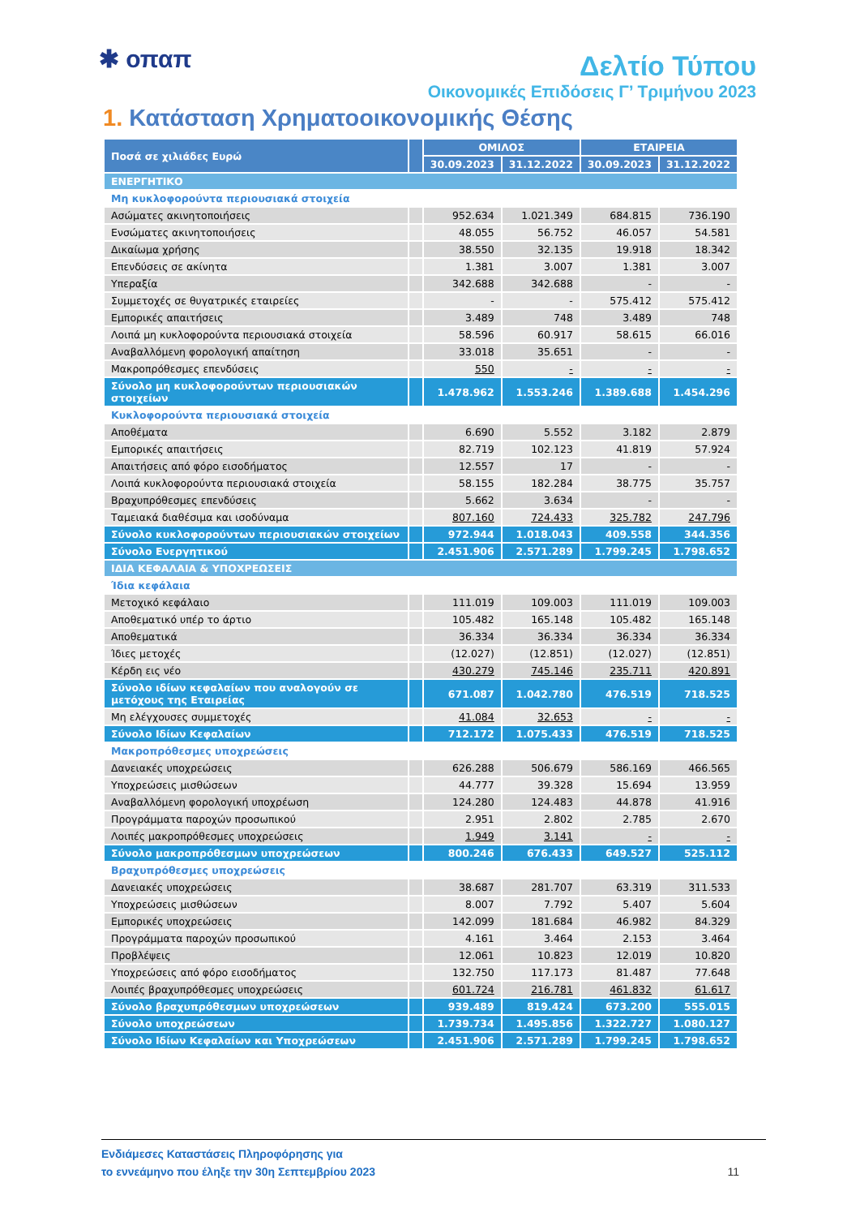✱ οπαπ
Δελτίο Τύπου
Οικονομικές Επιδόσεις Γ’ Τριμήνου 2023
1. Κατάσταση Χρηματοοικονομικής Θέσης
| Ποσά σε χιλιάδες Ευρώ | | ΟΜΙΛΟΣ | | ΕΤΑΙΡΕΙΑ | |
| --- | --- | --- | --- | --- | --- |
| | | 30.09.2023 | 31.12.2022 | 30.09.2023 | 31.12.2022 |
| ΕΝΕΡΓΗΤΙΚΟ | | | | | |
| Μη κυκλοφορούντα περιουσιακά στοιχεία | | | | | |
| Ασώματες ακινητοποιήσεις | | 952.634 | 1.021.349 | 684.815 | 736.190 |
| Ενσώματες ακινητοποιήσεις | | 48.055 | 56.752 | 46.057 | 54.581 |
| Δικαίωμα χρήσης | | 38.550 | 32.135 | 19.918 | 18.342 |
| Επενδύσεις σε ακίνητα | | 1.381 | 3.007 | 1.381 | 3.007 |
| Υπεραξία | | 342.688 | 342.688 | - | - |
| Συμμετοχές σε θυγατρικές εταιρείες | | - | - | 575.412 | 575.412 |
| Εμπορικές απαιτήσεις | | 3.489 | 748 | 3.489 | 748 |
| Λοιπά μη κυκλοφορούντα περιουσιακά στοιχεία | | 58.596 | 60.917 | 58.615 | 66.016 |
| Αναβαλλόμενη φορολογική απαίτηση | | 33.018 | 35.651 | - | - |
| Μακροπρόθεσμες επενδύσεις | | 550 | - | - | - |
| Σύνολο μη κυκλοφορούντων περιουσιακών στοιχείων | | 1.478.962 | 1.553.246 | 1.389.688 | 1.454.296 |
| Κυκλοφορούντα περιουσιακά στοιχεία | | | | | |
| Αποθέματα | | 6.690 | 5.552 | 3.182 | 2.879 |
| Εμπορικές απαιτήσεις | | 82.719 | 102.123 | 41.819 | 57.924 |
| Απαιτήσεις από φόρο εισοδήματος | | 12.557 | 17 | - | - |
| Λοιπά κυκλοφορούντα περιουσιακά στοιχεία | | 58.155 | 182.284 | 38.775 | 35.757 |
| Βραχυπρόθεσμες επενδύσεις | | 5.662 | 3.634 | - | - |
| Ταμειακά διαθέσιμα και ισοδύναμα | | 807.160 | 724.433 | 325.782 | 247.796 |
| Σύνολο κυκλοφορούντων περιουσιακών στοιχείων | | 972.944 | 1.018.043 | 409.558 | 344.356 |
| Σύνολο Ενεργητικού | | 2.451.906 | 2.571.289 | 1.799.245 | 1.798.652 |
| ΙΔΙΑ ΚΕΦΑΛΑΙΑ & ΥΠΟΧΡΕΩΣΕΙΣ | | | | | |
| Ίδια κεφάλαια | | | | | |
| Μετοχικό κεφάλαιο | | 111.019 | 109.003 | 111.019 | 109.003 |
| Αποθεματικό υπέρ το άρτιο | | 105.482 | 165.148 | 105.482 | 165.148 |
| Αποθεματικά | | 36.334 | 36.334 | 36.334 | 36.334 |
| Ίδιες μετοχές | | (12.027) | (12.851) | (12.027) | (12.851) |
| Κέρδη εις νέο | | 430.279 | 745.146 | 235.711 | 420.891 |
| Σύνολο ιδίων κεφαλαίων που αναλογούν σε μετόχους της Εταιρείας | | 671.087 | 1.042.780 | 476.519 | 718.525 |
| Μη ελέγχουσες συμμετοχές | | 41.084 | 32.653 | - | - |
| Σύνολο Ιδίων Κεφαλαίων | | 712.172 | 1.075.433 | 476.519 | 718.525 |
| Μακροπρόθεσμες υποχρεώσεις | | | | | |
| Δανειακές υποχρεώσεις | | 626.288 | 506.679 | 586.169 | 466.565 |
| Υποχρεώσεις μισθώσεων | | 44.777 | 39.328 | 15.694 | 13.959 |
| Αναβαλλόμενη φορολογική υποχρέωση | | 124.280 | 124.483 | 44.878 | 41.916 |
| Προγράμματα παροχών προσωπικού | | 2.951 | 2.802 | 2.785 | 2.670 |
| Λοιπές μακροπρόθεσμες υποχρεώσεις | | 1.949 | 3.141 | - | - |
| Σύνολο μακροπρόθεσμων υποχρεώσεων | | 800.246 | 676.433 | 649.527 | 525.112 |
| Βραχυπρόθεσμες υποχρεώσεις | | | | | |
| Δανειακές υποχρεώσεις | | 38.687 | 281.707 | 63.319 | 311.533 |
| Υποχρεώσεις μισθώσεων | | 8.007 | 7.792 | 5.407 | 5.604 |
| Εμπορικές υποχρεώσεις | | 142.099 | 181.684 | 46.982 | 84.329 |
| Προγράμματα παροχών προσωπικού | | 4.161 | 3.464 | 2.153 | 3.464 |
| Προβλέψεις | | 12.061 | 10.823 | 12.019 | 10.820 |
| Υποχρεώσεις από φόρο εισοδήματος | | 132.750 | 117.173 | 81.487 | 77.648 |
| Λοιπές βραχυπρόθεσμες υποχρεώσεις | | 601.724 | 216.781 | 461.832 | 61.617 |
| Σύνολο βραχυπρόθεσμων υποχρεώσεων | | 939.489 | 819.424 | 673.200 | 555.015 |
| Σύνολο υποχρεώσεων | | 1.739.734 | 1.495.856 | 1.322.727 | 1.080.127 |
| Σύνολο Ιδίων Κεφαλαίων και Υποχρεώσεων | | 2.451.906 | 2.571.289 | 1.799.245 | 1.798.652 |
Ενδιάμεσες Καταστάσεις Πληροφόρησης για
το εννεάμηνο που έληξε την 30η Σεπτεμβρίου 2023
11